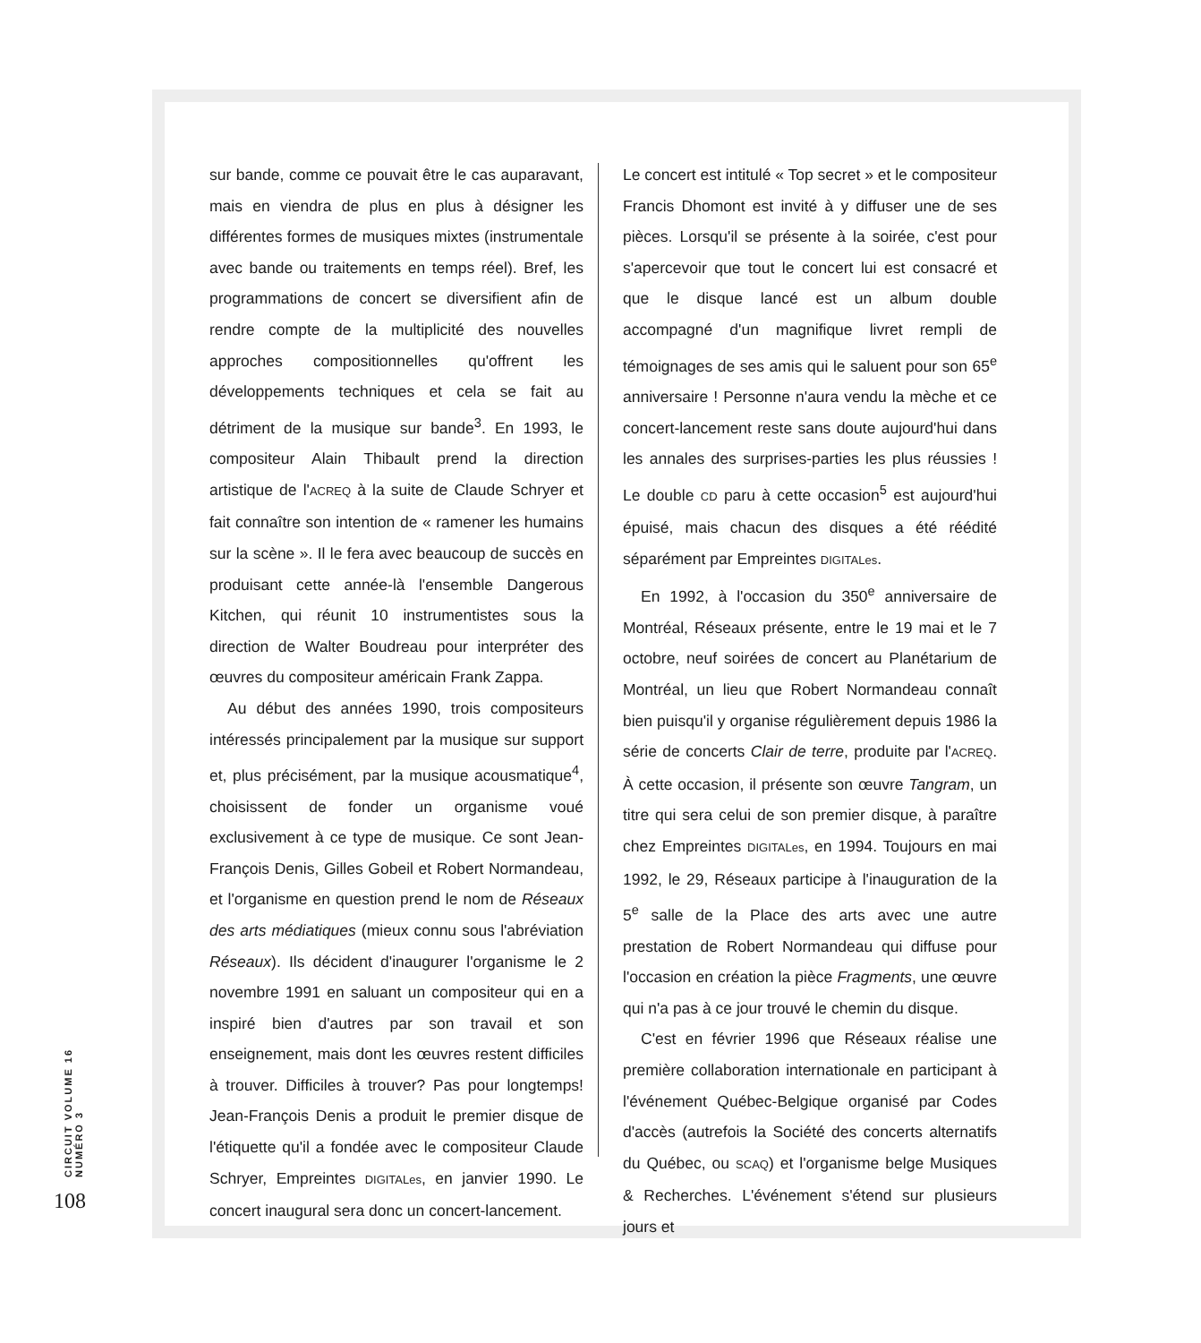sur bande, comme ce pouvait être le cas auparavant, mais en viendra de plus en plus à désigner les différentes formes de musiques mixtes (instrumentale avec bande ou traitements en temps réel). Bref, les programmations de concert se diversifient afin de rendre compte de la multiplicité des nouvelles approches compositionnelles qu'offrent les développements techniques et cela se fait au détriment de la musique sur bande<sup>3</sup>. En 1993, le compositeur Alain Thibault prend la direction artistique de l'ACREQ à la suite de Claude Schryer et fait connaître son intention de « ramener les humains sur la scène ». Il le fera avec beaucoup de succès en produisant cette année-là l'ensemble Dangerous Kitchen, qui réunit 10 instrumentistes sous la direction de Walter Boudreau pour interpréter des œuvres du compositeur américain Frank Zappa.
Au début des années 1990, trois compositeurs intéressés principalement par la musique sur support et, plus précisément, par la musique acousmatique<sup>4</sup>, choisissent de fonder un organisme voué exclusivement à ce type de musique. Ce sont Jean-François Denis, Gilles Gobeil et Robert Normandeau, et l'organisme en question prend le nom de Réseaux des arts médiatiques (mieux connu sous l'abréviation Réseaux). Ils décident d'inaugurer l'organisme le 2 novembre 1991 en saluant un compositeur qui en a inspiré bien d'autres par son travail et son enseignement, mais dont les œuvres restent difficiles à trouver. Difficiles à trouver? Pas pour longtemps! Jean-François Denis a produit le premier disque de l'étiquette qu'il a fondée avec le compositeur Claude Schryer, Empreintes DIGITALes, en janvier 1990. Le concert inaugural sera donc un concert-lancement.
Le concert est intitulé « Top secret » et le compositeur Francis Dhomont est invité à y diffuser une de ses pièces. Lorsqu'il se présente à la soirée, c'est pour s'apercevoir que tout le concert lui est consacré et que le disque lancé est un album double accompagné d'un magnifique livret rempli de témoignages de ses amis qui le saluent pour son 65<sup>e</sup> anniversaire ! Personne n'aura vendu la mèche et ce concert-lancement reste sans doute aujourd'hui dans les annales des surprises-parties les plus réussies ! Le double CD paru à cette occasion<sup>5</sup> est aujourd'hui épuisé, mais chacun des disques a été réédité séparément par Empreintes DIGITALes.
En 1992, à l'occasion du 350<sup>e</sup> anniversaire de Montréal, Réseaux présente, entre le 19 mai et le 7 octobre, neuf soirées de concert au Planétarium de Montréal, un lieu que Robert Normandeau connaît bien puisqu'il y organise régulièrement depuis 1986 la série de concerts Clair de terre, produite par l'ACREQ. À cette occasion, il présente son œuvre Tangram, un titre qui sera celui de son premier disque, à paraître chez Empreintes DIGITALes, en 1994. Toujours en mai 1992, le 29, Réseaux participe à l'inauguration de la 5<sup>e</sup> salle de la Place des arts avec une autre prestation de Robert Normandeau qui diffuse pour l'occasion en création la pièce Fragments, une œuvre qui n'a pas à ce jour trouvé le chemin du disque.
C'est en février 1996 que Réseaux réalise une première collaboration internationale en participant à l'événement Québec-Belgique organisé par Codes d'accès (autrefois la Société des concerts alternatifs du Québec, ou SCAQ) et l'organisme belge Musiques & Recherches. L'événement s'étend sur plusieurs jours et
CIRCUIT VOLUME 16 NUMÉRO 3
108